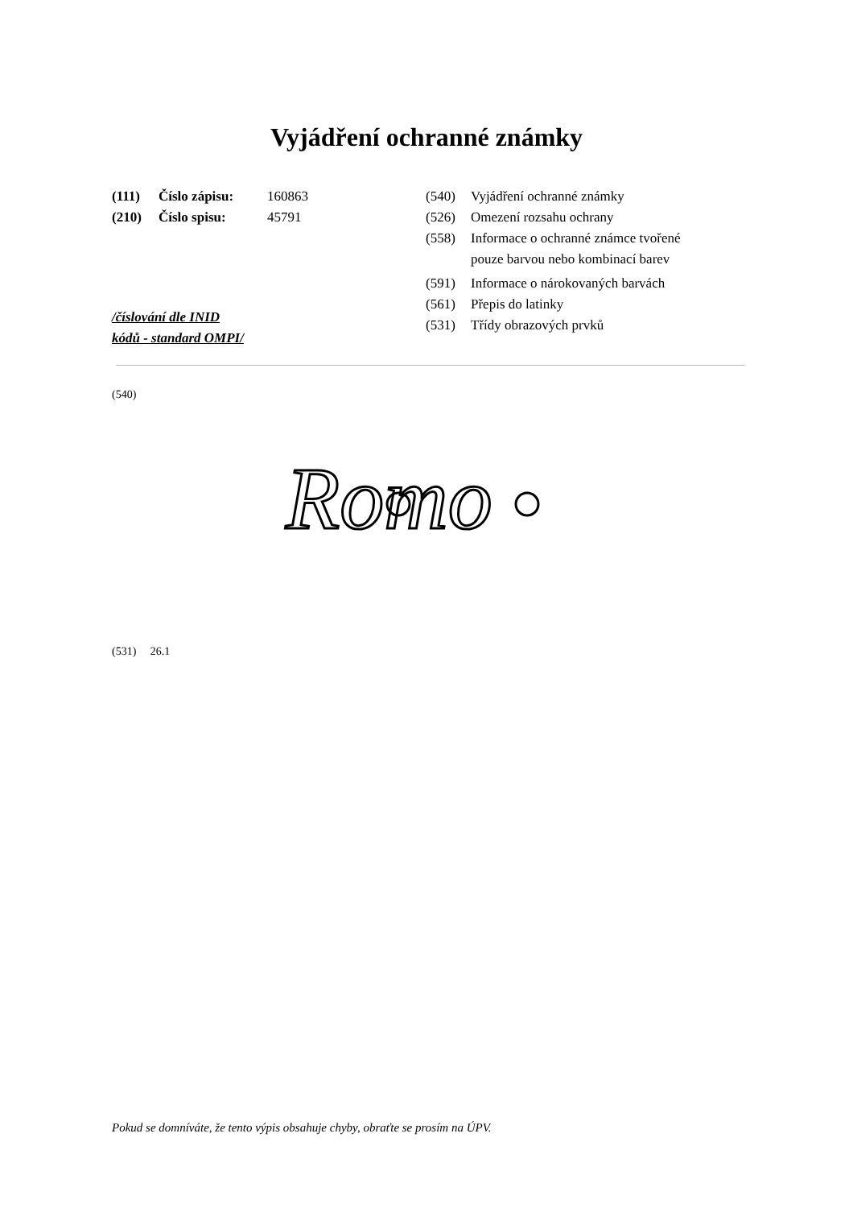Vyjádření ochranné známky
(111) Číslo zápisu: 160863
(210) Číslo spisu: 45791
/číslování dle INID
kódů - standard OMPI/
(540) Vyjádření ochranné známky
(526) Omezení rozsahu ochrany
(558) Informace o ochranné známce tvořené
pouze barvou nebo kombinací barev
(591) Informace o nárokovaných barvách
(561) Přepis do latinky
(531) Třídy obrazových prvků
(540)
Romo
(531) 26.1
Pokud se domníváte, že tento výpis obsahuje chyby, obraťte se prosím na ÚPV.